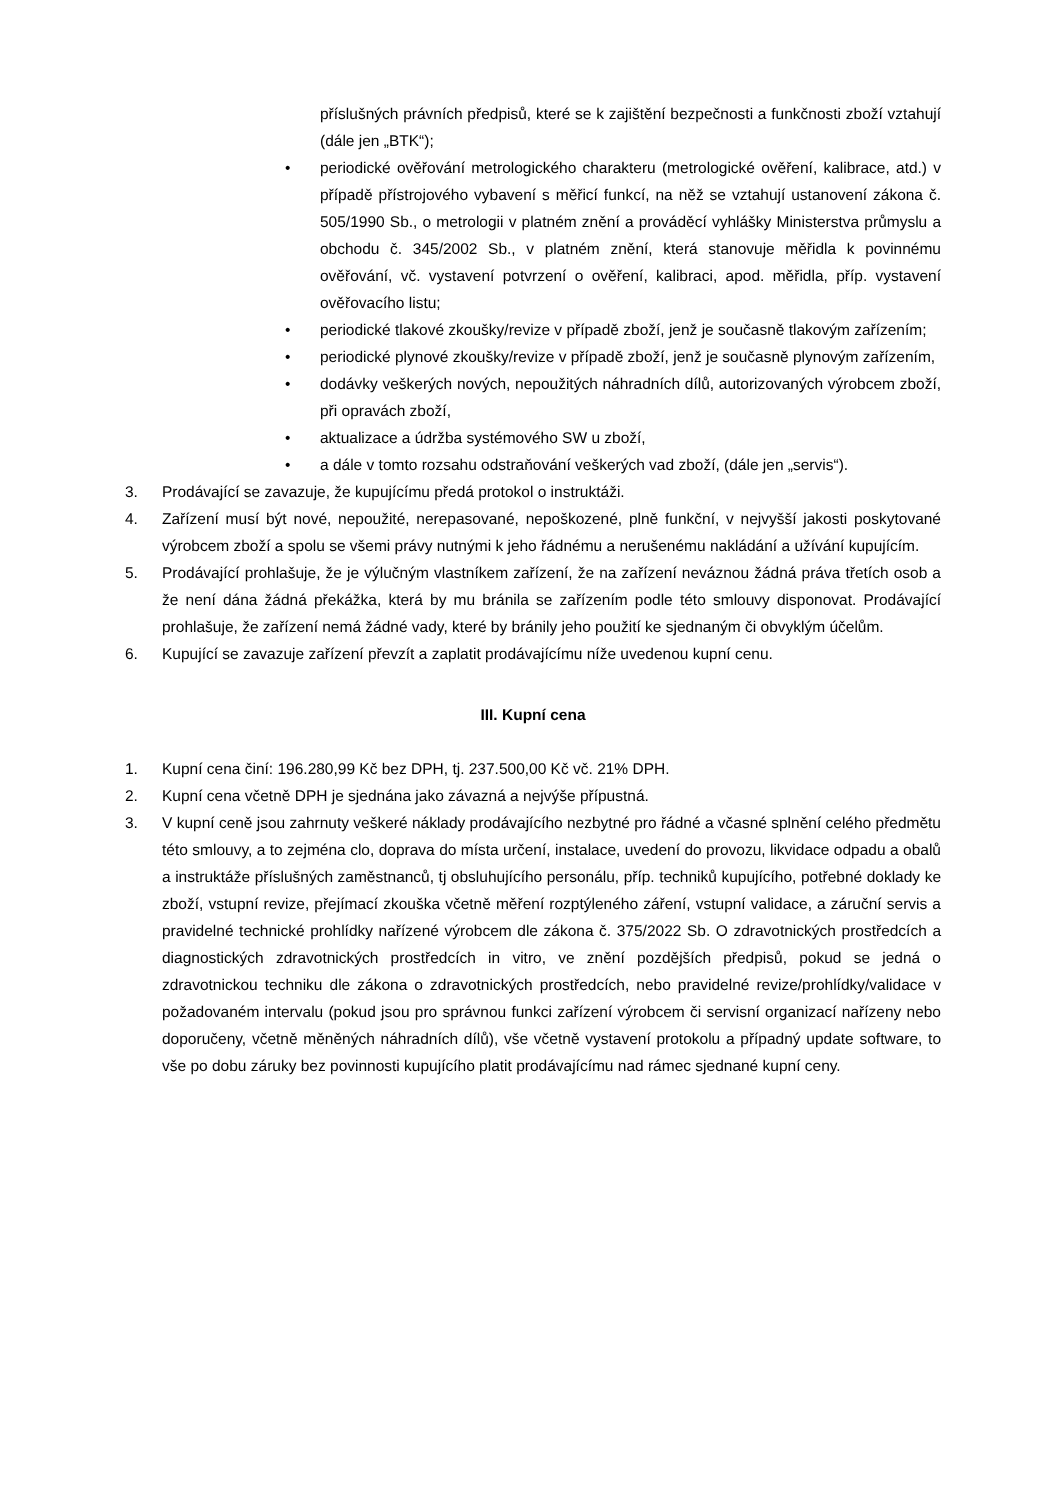příslušných právních předpisů, které se k zajištění bezpečnosti a funkčnosti zboží vztahují (dále jen „BTK“);
• periodické ověřování metrologického charakteru (metrologické ověření, kalibrace, atd.) v případě přístrojového vybavení s měřicí funkcí, na něž se vztahují ustanovení zákona č. 505/1990 Sb., o metrologii v platném znění a prováděcí vyhlášky Ministerstva průmyslu a obchodu č. 345/2002 Sb., v platném znění, která stanovuje měřidla k povinnému ověřování, vč. vystavení potvrzení o ověření, kalibraci, apod. měřidla, příp. vystavení ověřovacího listu;
• periodické tlakové zkoušky/revize v případě zboží, jenž je současně tlakovým zařízením;
• periodické plynové zkoušky/revize v případě zboží, jenž je současně plynovým zařízením,
• dodávky veškerých nových, nepoužitých náhradních dílů, autorizovaných výrobcem zboží, při opravách zboží,
• aktualizace a údržba systémového SW u zboží,
• a dále v tomto rozsahu odstraňování veškerých vad zboží, (dále jen „servis“).
3. Prodávající se zavazuje, že kupujícímu předá protokol o instruktáži.
4. Zařízení musí být nové, nepoužité, nerepasované, nepoškozené, plně funkční, v nejvyšší jakosti poskytované výrobcem zboží a spolu se všemi právy nutnými k jeho řádnému a nerušenému nakládání a užívání kupujícím.
5. Prodávající prohlašuje, že je výlučným vlastníkem zařízení, že na zařízení neváznou žádná práva třetích osob a že není dána žádná překážka, která by mu bránila se zařízením podle této smlouvy disponovat. Prodávající prohlašuje, že zařízení nemá žádné vady, které by bránily jeho použití ke sjednaným či obvyklým účelům.
6. Kupující se zavazuje zařízení převzít a zaplatit prodávajícímu níže uvedenou kupní cenu.
III. Kupní cena
1. Kupní cena činí: 196.280,99 Kč bez DPH, tj. 237.500,00 Kč vč. 21% DPH.
2. Kupní cena včetně DPH je sjednána jako závazná a nejvýše přípustná.
3. V kupní ceně jsou zahrnuty veškeré náklady prodávajícího nezbytné pro řádné a včasné splnění celého předmětu této smlouvy, a to zejména clo, doprava do místa určení, instalace, uvedení do provozu, likvidace odpadu a obalů a instruktáže příslušných zaměstnanců, tj obsluhujícího personálu, příp. techniků kupujícího, potřebné doklady ke zboží, vstupní revize, přejímací zkouška včetně měření rozptýleného záření, vstupní validace, a záruční servis a pravidelné technické prohlídky nařízené výrobcem dle zákona č. 375/2022 Sb. O zdravotnických prostředcích a diagnostických zdravotnických prostředcích in vitro, ve znění pozdějších předpisů, pokud se jedná o zdravotnickou techniku dle zákona o zdravotnických prostředcích, nebo pravidelné revize/prohlídky/validace v požadovaném intervalu (pokud jsou pro správnou funkci zařízení výrobcem či servisní organizací nařízeny nebo doporučeny, včetně měněných náhradních dílů), vše včetně vystavení protokolu a případný update software, to vše po dobu záruky bez povinnosti kupujícího platit prodávajícímu nad rámec sjednané kupní ceny.